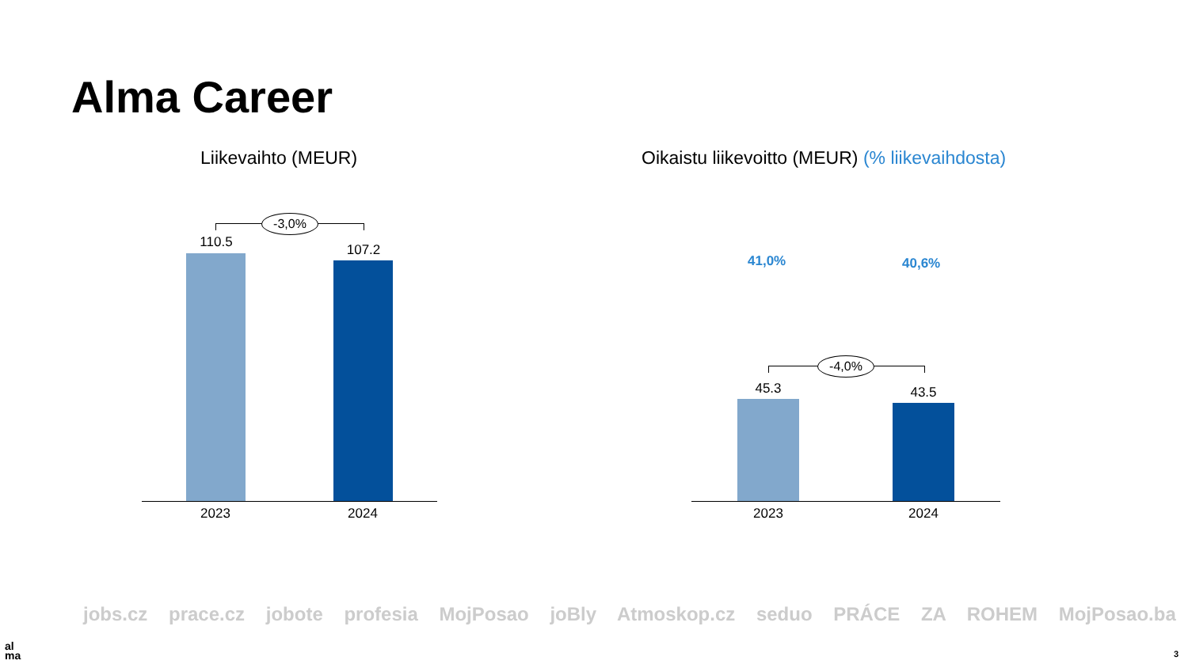Alma Career
Liikevaihto (MEUR)
Oikaistu liikevoitto (MEUR) (% liikevaihdosta)
-3,0%
110.5 107.2
2023 2024
41,0% 40,6%
-4,0%
45.3 43.5
2023 2024
jobs.cz prace.cz jobote profesia MojPosao joBly Atmoskop.cz seduo PRÁCE ZA ROHEM MojPosao.ba
al
ma
3